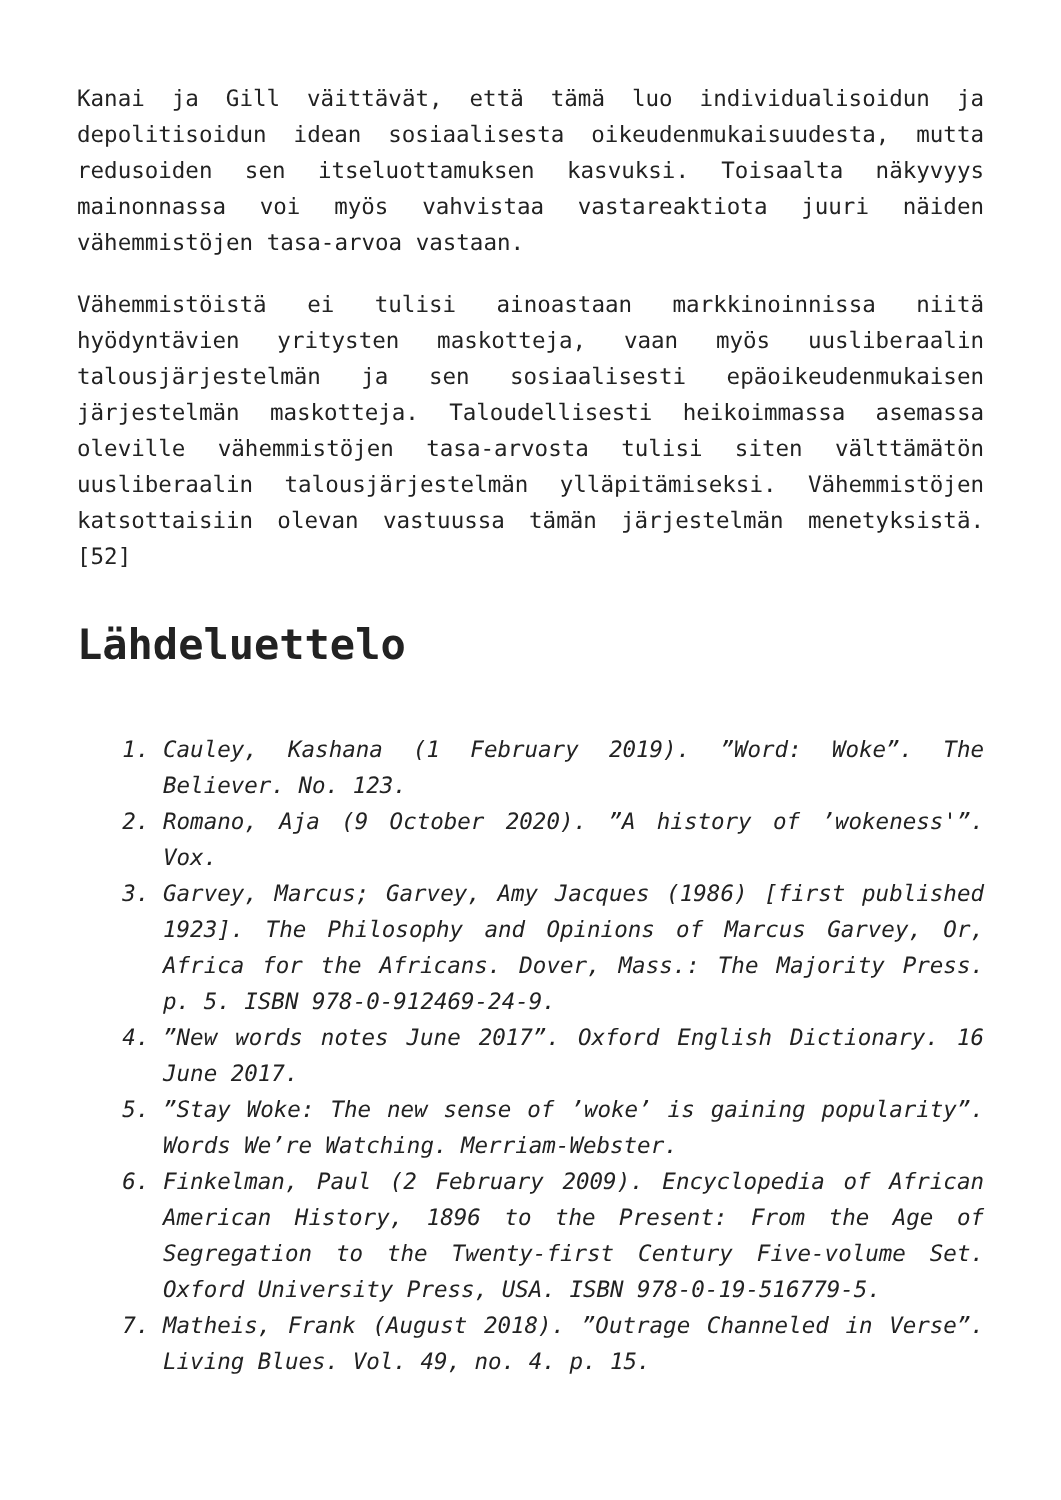Kanai ja Gill väittävät, että tämä luo individualisoidun ja depolitisoidun idean sosiaalisesta oikeudenmukaisuudesta, mutta redusoiden sen itseluottamuksen kasvuksi. Toisaalta näkyvyys mainonnassa voi myös vahvistaa vastareaktiota juuri näiden vähemmistöjen tasa-arvoa vastaan.
Vähemmistöistä ei tulisi ainoastaan markkinoinnissa niitä hyödyntävien yritysten maskotteja, vaan myös uusliberaalin talousjärjestelmän ja sen sosiaalisesti epäoikeudenmukaisen järjestelmän maskotteja. Taloudellisesti heikoimmassa asemassa oleville vähemmistöjen tasa-arvosta tulisi siten välttämätön uusliberaalin talousjärjestelmän ylläpitämiseksi. Vähemmistöjen katsottaisiin olevan vastuussa tämän järjestelmän menetyksistä.[52]
Lähdeluettelo
1. Cauley, Kashana (1 February 2019). ”Word: Woke”. The Believer. No. 123.
2. Romano, Aja (9 October 2020). ”A history of ’wokeness'”. Vox.
3. Garvey, Marcus; Garvey, Amy Jacques (1986) [first published 1923]. The Philosophy and Opinions of Marcus Garvey, Or, Africa for the Africans. Dover, Mass.: The Majority Press. p. 5. ISBN 978-0-912469-24-9.
4. ”New words notes June 2017”. Oxford English Dictionary. 16 June 2017.
5. ”Stay Woke: The new sense of ’woke’ is gaining popularity”. Words We’re Watching. Merriam-Webster.
6. Finkelman, Paul (2 February 2009). Encyclopedia of African American History, 1896 to the Present: From the Age of Segregation to the Twenty-first Century Five-volume Set. Oxford University Press, USA. ISBN 978-0-19-516779-5.
7. Matheis, Frank (August 2018). ”Outrage Channeled in Verse”. Living Blues. Vol. 49, no. 4. p. 15.